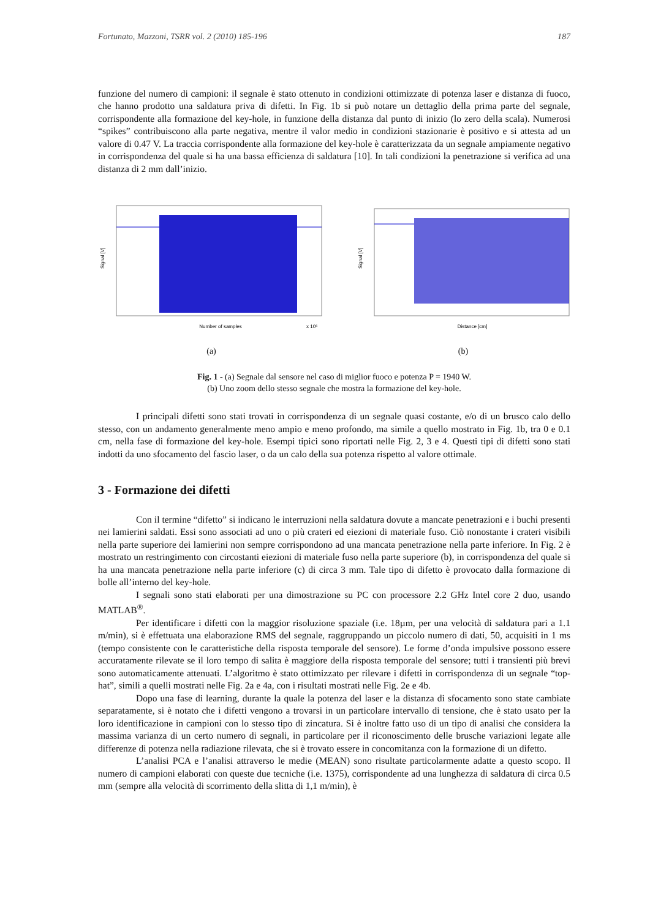Fortunato, Mazzoni, TSRR vol. 2 (2010) 185-196 187
funzione del numero di campioni: il segnale è stato ottenuto in condizioni ottimizzate di potenza laser e distanza di fuoco, che hanno prodotto una saldatura priva di difetti. In Fig. 1b si può notare un dettaglio della prima parte del segnale, corrispondente alla formazione del key-hole, in funzione della distanza dal punto di inizio (lo zero della scala). Numerosi “spikes” contribuiscono alla parte negativa, mentre il valor medio in condizioni stazionarie è positivo e si attesta ad un valore di 0.47 V. La traccia corrispondente alla formazione del key-hole è caratterizzata da un segnale ampiamente negativo in corrispondenza del quale si ha una bassa efficienza di saldatura [10]. In tali condizioni la penetrazione si verifica ad una distanza di 2 mm dall’inizio.
Signal [V]
Number of samples
x 10⁵
(a)
Signal [V]
Distance [cm]
(b)
Fig. 1 - (a) Segnale dal sensore nel caso di miglior fuoco e potenza P = 1940 W.
(b) Uno zoom dello stesso segnale che mostra la formazione del key-hole.
I principali difetti sono stati trovati in corrispondenza di un segnale quasi costante, e/o di un brusco calo dello stesso, con un andamento generalmente meno ampio e meno profondo, ma simile a quello mostrato in Fig. 1b, tra 0 e 0.1 cm, nella fase di formazione del key-hole. Esempi tipici sono riportati nelle Fig. 2, 3 e 4. Questi tipi di difetti sono stati indotti da uno sfocamento del fascio laser, o da un calo della sua potenza rispetto al valore ottimale.
3 - Formazione dei difetti
Con il termine “difetto” si indicano le interruzioni nella saldatura dovute a mancate penetrazioni e i buchi presenti nei lamierini saldati. Essi sono associati ad uno o più crateri ed eiezioni di materiale fuso. Ciò nonostante i crateri visibili nella parte superiore dei lamierini non sempre corrispondono ad una mancata penetrazione nella parte inferiore. In Fig. 2 è mostrato un restringimento con circostanti eiezioni di materiale fuso nella parte superiore (b), in corrispondenza del quale si ha una mancata penetrazione nella parte inferiore (c) di circa 3 mm. Tale tipo di difetto è provocato dalla formazione di bolle all’interno del key-hole.
I segnali sono stati elaborati per una dimostrazione su PC con processore 2.2 GHz Intel core 2 duo, usando MATLAB<sup>®</sup>.
Per identificare i difetti con la maggior risoluzione spaziale (i.e. 18µm, per una velocità di saldatura pari a 1.1 m/min), si è effettuata una elaborazione RMS del segnale, raggruppando un piccolo numero di dati, 50, acquisiti in 1 ms (tempo consistente con le caratteristiche della risposta temporale del sensore). Le forme d’onda impulsive possono essere accuratamente rilevate se il loro tempo di salita è maggiore della risposta temporale del sensore; tutti i transienti più brevi sono automaticamente attenuati. L’algoritmo è stato ottimizzato per rilevare i difetti in corrispondenza di un segnale “top-hat”, simili a quelli mostrati nelle Fig. 2a e 4a, con i risultati mostrati nelle Fig. 2e e 4b.
Dopo una fase di learning, durante la quale la potenza del laser e la distanza di sfocamento sono state cambiate separatamente, si è notato che i difetti vengono a trovarsi in un particolare intervallo di tensione, che è stato usato per la loro identificazione in campioni con lo stesso tipo di zincatura. Si è inoltre fatto uso di un tipo di analisi che considera la massima varianza di un certo numero di segnali, in particolare per il riconoscimento delle brusche variazioni legate alle differenze di potenza nella radiazione rilevata, che si è trovato essere in concomitanza con la formazione di un difetto.
L’analisi PCA e l’analisi attraverso le medie (MEAN) sono risultate particolarmente adatte a questo scopo. Il numero di campioni elaborati con queste due tecniche (i.e. 1375), corrispondente ad una lunghezza di saldatura di circa 0.5 mm (sempre alla velocità di scorrimento della slitta di 1,1 m/min), è